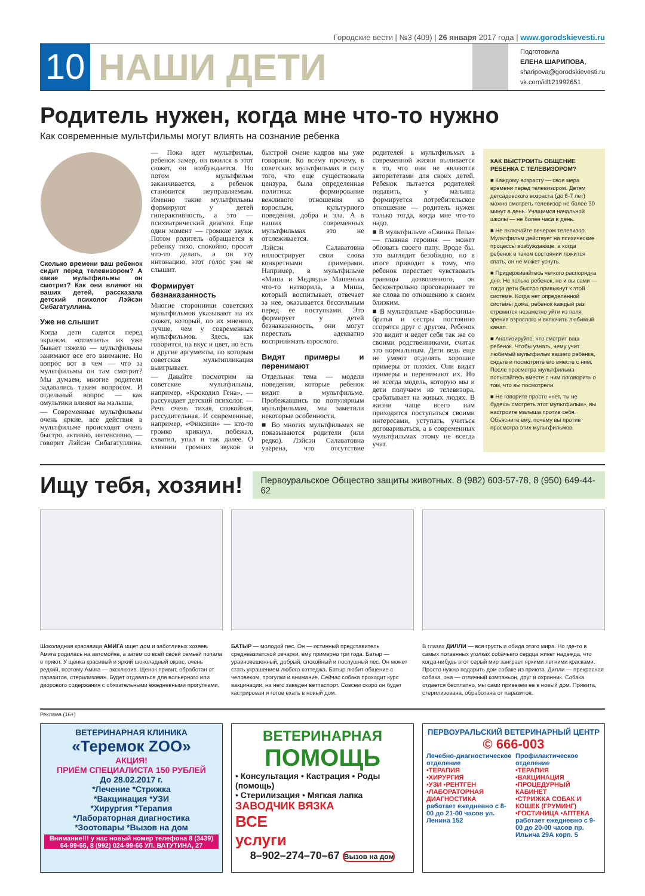Городские вести | №3 (409) | 26 января 2017 года | www.gorodskievesti.ru
10
НАШИ ДЕТИ
Подготовила
ЕЛЕНА ШАРИПОВА,
sharipova@gorodskievesti.ru
vk.com/id121992651
Родитель нужен, когда мне что-то нужно
Как современные мультфильмы могут влиять на сознание ребенка
Сколько времени ваш ребенок сидит перед телевизором? А какие мультфильмы он смотрит? Как они влияют на ваших детей, рассказала детский психолог Лэйсэн Сибагатуллина.
Уже не слышит
Когда дети садятся перед экраном, «отлепить» их уже бывает тяжело — мультфильмы занимают все его внимание. Но вопрос вот в чем — что за мультфильмы он там смотрит? Мы думаем, многие родители задавались таким вопросом. И отдельный вопрос — как омультики влияют на малыша.
— Современные мультфильмы очень яркие, все действия в мультфильме происходят очень быстро, активно, интенсивно, — говорит Лэйсэн Сибагатуллина. — Пока идет мультфильм, ребенок замер, он вжился в этот сюжет, он возбуждается. Но потом мультфильм заканчивается, а ребенок становится неуправляемым. Именно такие мультфильмы формируют у детей гиперактивность, а это — психиатрический диагноз. Еще один момент — громкие звуки. Потом родитель обращается к ребенку тихо, спокойно, просит что-то делать, а он эту интонацию, этот голос уже не слышит.
Формирует безнаказанность
Многие сторонники советских мультфильмов указывают на их сюжет, который, по их мнению, лучше, чем у современных мультфильмов. Здесь, как говорится, на вкус и цвет, но есть и другие аргументы, по которым советская мультипликация выигрывает.
— Давайте посмотрим на советские мультфильмы, например, «Крокодил Гена», — рассуждает детский психолог. — Речь очень тихая, спокойная, рассудительная. И современные, например, «Фиксики» — кто-то громко крикнул, побежал, схватил, упал и так далее. О влиянии громких звуков и быстрой смене кадров мы уже говорили. Ко всему прочему, в советских мультфильмах в силу того, что еще существовала цензура, была определенная политика: формирование вежливого отношения ко взрослым, культурного поведения, добра и зла. А в наших современных мультфильмах это не отслеживается.
Лэйсэн Салаватовна иллюстрирует свои слова конкретными примерами. Например, в мультфильме «Маша и Медведь» Машенька что-то натворила, а Миша, который воспитывает, отвечает за нее, оказывается бессильным перед ее поступками. Это формирует у детей безнаказанность, они могут перестать адекватно воспринимать взрослого.
Видят примеры и перенимают
Отдельная тема — модели поведения, которые ребенок видит в мультфильме. Пробежавшись по популярным мультфильмам, мы заметили некоторые особенности.
■ Во многих мультфильмах не показываются родители (или редко). Лэйсэн Салаватовна уверена, что отсутствие родителей в мультфильмах в современной жизни выливается в то, что они не являются авторитетами для своих детей. Ребенок пытается родителей подавить, у малыша формируется потребительское отношение — родитель нужен только тогда, когда мне что-то надо.
■ В мультфильме «Свинка Пепа» — главная героиня — может обозвать своего папу. Вроде бы, это выглядит безобидно, но в итоге приводит к тому, что ребенок перестает чувствовать границы дозволенного, он бесконтрольно проговаривает те же слова по отношению к своим близким.
■ В мультфильме «Барбоскины» братья и сестры постоянно ссорятся друг с другом. Ребенок это видит и ведет себя так же со своими родственниками, считая это нормальным. Дети ведь еще не умеют отделять хорошие примеры от плохих. Они видят примеры и перенимают их. Но не всегда модель, которую мы и дети получаем из телевизора, срабатывает на живых людях. В жизни чаще всего нам приходится поступаться своими интересами, уступать, учиться договариваться, а в современных мультфильмах этому не всегда учат.
КАК ВЫСТРОИТЬ ОБЩЕНИЕ РЕБЕНКА С ТЕЛЕВИЗОРОМ?
■ Каждому возрасту — своя мера времени перед телевизором. Детям детсадовского возраста (до 6-7 лет) можно смотреть телевизор не более 30 минут в день. Учащимся начальной школы — не более часа в день.
■ Не включайте вечером телевизор. Мультфильм действует на психические процессы возбуждающе, а когда ребенок в таком состоянии ложится спать, он не может уснуть.
■ Придерживайтесь четкого распорядка дня. Не только ребенок, но и вы сами — тогда дети быстро привыкнут к этой системе. Когда нет определенной системы дома, ребенок каждый раз стремится незаметно уйти из поля зрения взрослого и включить любимый канал.
■ Анализируйте, что смотрит ваш ребенок. Чтобы узнать, чему учит любимый мультфильм вашего ребенка, сядьте и посмотрите его вместе с ним. После просмотра мультфильма попытайтесь вместе с ним поговорить о том, что вы посмотрели.
■ Не говорите просто «нет, ты не будешь смотреть этот мультфильм», вы настроите малыша против себя. Объясните ему, почему вы против просмотра этих мультфильмов.
Ищу тебя, хозяин!
Первоуральское Общество защиты животных. 8 (982) 603-57-78, 8 (950) 649-44-62
Шоколадная красавица АМИГА ищет дом и заботливых хозяев. Амига родилась на автомойке, а затем со всей своей семьей попала в приют. У щенка красивый и яркий шоколадный окрас, очень редкий, поэтому Амига — эксклюзив. Щенок привит, обработан от паразитов, стерилизован. Будет отдаваться для вольерного или дворового содержания с обязательными ежедневными прогулками.
БАТЫР — молодой пес. Он — истинный представитель среднеазиатской овчарки, ему примерно три года. Батыр — уравновешенный, добрый, спокойный и послушный пес. Он может стать украшением любого коттеджа. Батыр любит общение с человеком, прогулки и внимание. Сейчас собака проходит курс вакцинации, на него заведен ветпаспорт. Совсем скоро он будет кастрирован и готов ехать в новый дом.
В глазах ДИЛЛИ — вся грусть и обида этого мира. Но где-то в самых потаенных уголках собачьего сердца живет надежда, что когда-нибудь этот серый мир заиграет яркими летними красками. Просто нужно подарить дом собаке из приюта. Дилли — прекрасная собака, она — отличный компаньон, друг и охранник. Собака отдается бесплатно, мы сами привезем ее в новый дом. Привита, стерилизована, обработана от паразитов.
Реклама (16+)
ВЕТЕРИНАРНАЯ КЛИНИКА
«Теремок ZOO»
АКЦИЯ!
ПРИЁМ СПЕЦИАЛИСТА 150 РУБЛЕЙ
До 28.02.2017 г.
*Лечение *Стрижка
*Вакцинация *УЗИ
*Хирургия *Терапия
*Лабораторная диагностика
*Зоотовары *Вызов на дом
Внимание!!! у нас новый номер телефона 8 (3439) 64-99-66, 8 (992) 024-99-66 УЛ. ВАТУТИНА, 27
ВЕТЕРИНАРНАЯ
ПОМОЩЬ
• Консультация • Кастрация • Роды (помощь)
• Стерилизация • Мягкая лапка
ЗАВОДЧИК ВЯЗКА
ВСЕ
услуги
8–902–274–70–67 Вызов на дом
ПЕРВОУРАЛЬСКИЙ ВЕТЕРИНАРНЫЙ ЦЕНТР
© 666-003
Лечебно-диагностическое отделение
•ТЕРАПИЯ
•ХИРУРГИЯ
•УЗИ •РЕНТГЕН
•ЛАБОРАТОРНАЯ ДИАГНОСТИКА
работает ежедневно с 8-00 до 21-00 часов ул. Ленина 152
Профилактическое отделение
•ТЕРАПИЯ
•ВАКЦИНАЦИЯ
•ПРОЦЕДУРНЫЙ КАБИНЕТ
•СТРИЖКА СОБАК И КОШЕК (ГРУМИНГ)
•ГОСТИНИЦА •АПТЕКА
работает ежедневно с 9-00 до 20-00 часов пр. Ильича 29А корп. 5